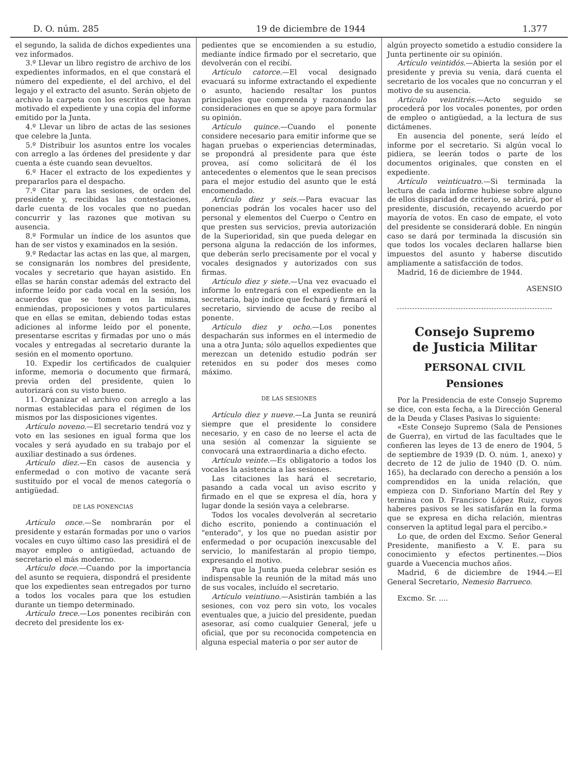D. O. núm. 285 19 de diciembre de 1944 1.377
el segundo, la salida de dichos expedientes una vez informados.
3.º Llevar un libro registro de archivo de los expedientes informados, en el que constará el número del expediente, el del archivo, el del legajo y el extracto del asunto. Serán objeto de archivo la carpeta con los escritos que hayan motivado el expediente y una copia del informe emitido por la Junta.
4.º Llevar un libro de actas de las sesiones que celebre la Junta.
5.º Distribuir los asuntos entre los vocales con arreglo a las órdenes del presidente y dar cuenta a éste cuando sean devueltos.
6.º Hacer el extracto de los expedientes y prepararlos para el despacho.
7.º Citar para las sesiones, de orden del presidente y, recibidas las contestaciones, darle cuenta de los vocales que no puedan concurrir y las razones que motivan su ausencia.
8.º Formular un índice de los asuntos que han de ser vistos y examinados en la sesión.
9.º Redactar las actas en las que, al margen, se consignarán los nombres del presidente, vocales y secretario que hayan asistido. En ellas se harán constar además del extracto del informe leído por cada vocal en la sesión, los acuerdos que se tomen en la misma, enmiendas, proposiciones y votos particulares que en ellas se emitan, debiendo todas estas adiciones al informe leído por el ponente, presentarse escritas y firmadas por uno o más vocales y entregadas al secretario durante la sesión en el momento oportuno.
10. Expedir los certificados de cualquier informe, memoria o documento que firmará, previa orden del presidente, quien lo autorizará con su visto bueno.
11. Organizar el archivo con arreglo a las normas establecidas para el régimen de los mismos por las disposiciones vigentes.
Artículo noveno.—El secretario tendrá voz y voto en las sesiones en igual forma que los vocales y será ayudado en su trabajo por el auxiliar destinado a sus órdenes.
Artículo diez.—En casos de ausencia y enfermedad o con motivo de vacante será sustituído por el vocal de menos categoría o antigüedad.
DE LAS PONENCIAS
Artículo once.—Se nombrarán por el presidente y estarán formadas por uno o varios vocales en cuyo último caso las presidirá el de mayor empleo o antigüedad, actuando de secretario el más moderno.
Artículo doce.—Cuando por la importancia del asunto se requiera, dispondrá el presidente que los expedientes sean entregados por turno a todos los vocales para que los estudien durante un tiempo determinado.
Artículo trece.—Los ponentes recibirán con decreto del presidente los ex-
pedientes que se encomienden a su estudio, mediante índice firmado por el secretario, que devolverán con el recibí.
Artículo catorce.—El vocal designado evacuará su informe extractando el expediente o asunto, haciendo resaltar los puntos principales que comprenda y razonando las consideraciones en que se apoye para formular su opinión.
Artículo quince.—Cuando el ponente considere necesario para emitir informe que se hagan pruebas o experiencias determinadas, se propondrá al presidente para que éste provea, así como solicitará de él los antecedentes o elementos que le sean precisos para el mejor estudio del asunto que le está encomendado.
Artículo diez y seis.—Para evacuar las ponencias podrán los vocales hacer uso del personal y elementos del Cuerpo o Centro en que presten sus servicios, previa autorización de la Superioridad, sin que pueda delegar en persona alguna la redacción de los informes, que deberán serlo precisamente por el vocal y vocales designados y autorizados con sus firmas.
Artículo diez y siete.—Una vez evacuado el informe lo entregará con el expediente en la secretaría, bajo índice que fechará y firmará el secretario, sirviendo de acuse de recibo al ponente.
Artículo diez y ocho.—Los ponentes despacharán sus informes en el intermedio de una a otra Junta; sólo aquellos expedientes que merezcan un detenido estudio podrán ser retenidos en su poder dos meses como máximo.
DE LAS SESIONES
Artículo diez y nueve.—La Junta se reunirá siempre que el presidente lo considere necesario, y en caso de no leerse el acta de una sesión al comenzar la siguiente se convocará una extraordinaria a dicho efecto.
Artículo veinte.—Es obligatorio a todos los vocales la asistencia a las sesiones.
Las citaciones las hará el secretario, pasando a cada vocal un aviso escrito y firmado en el que se expresa el día, hora y lugar donde la sesión vaya a celebrarse.
Todos los vocales devolverán al secretario dicho escrito, poniendo a continuación el "enterado", y los que no puedan asistir por enfermedad o por ocupación inexcusable del servicio, lo manifestarán al propio tiempo, expresando el motivo.
Para que la Junta pueda celebrar sesión es indispensable la reunión de la mitad más uno de sus vocales, incluído el secretario.
Artículo veintiuno.—Asistirán también a las sesiones, con voz pero sin voto, los vocales eventuales que, a juicio del presidente, puedan asesorar, así como cualquier General, jefe u oficial, que por su reconocida competencia en alguna especial materia o por ser autor de
algún proyecto sometido a estudio considere la Junta pertinente oír su opinión.
Artículo veintidós.—Abierta la sesión por el presidente y previa su venia, dará cuenta el secretario de los vocales que no concurran y el motivo de su ausencia.
Artículo veintitrés.—Acto seguido se procederá por los vocales ponentes, por orden de empleo o antigüedad, a la lectura de sus dictámenes.
En ausencia del ponente, será leído el informe por el secretario. Si algún vocal lo pidiera, se leerán todos o parte de los documentos originales, que consten en el expediente.
Artículo veinticuatro.—Si terminada la lectura de cada informe hubiese sobre alguno de ellos disparidad de criterio, se abrirá, por el presidente, discusión, recayendo acuerdo por mayoría de votos. En caso de empate, el voto del presidente se considerará doble. En ningún caso se dará por terminada la discusión sin que todos los vocales declaren hallarse bien impuestos del asunto y haberse discutido ampliamente a satisfacción de todos.
Madrid, 16 de diciembre de 1944.
ASENSIO
Consejo Supremo
de Justicia Militar
PERSONAL CIVIL
Pensiones
Por la Presidencia de este Consejo Supremo se dice, con esta fecha, a la Dirección General de la Deuda y Clases Pasivas lo siguiente:
«Este Consejo Supremo (Sala de Pensiones de Guerra), en virtud de las facultades que le confieren las leyes de 13 de enero de 1904, 5 de septiembre de 1939 (D. O. núm. 1, anexo) y decreto de 12 de julio de 1940 (D. O. núm. 165), ha declarado con derecho a pensión a los comprendidos en la unida relación, que empieza con D. Sinforiano Martín del Rey y termina con D. Francisco López Ruiz, cuyos haberes pasivos se les satisfarán en la forma que se expresa en dicha relación, mientras conserven la aptitud legal para el percibo.»
Lo que, de orden del Excmo. Señor General Presidente, manifiesto a V. E. para su conocimiento y efectos pertinentes.—Dios guarde a Vuecencia muchos años.
Madrid, 6 de diciembre de 1944.—El General Secretario, Nemesio Barrueco.
Excmo. Sr. ....